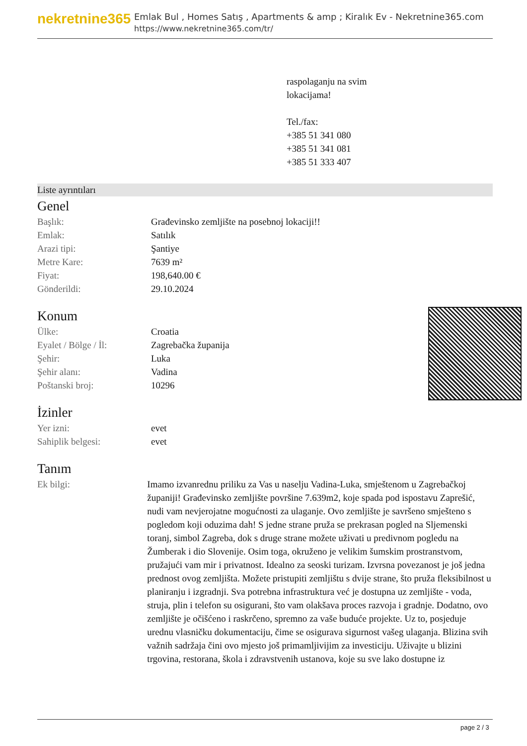nekretnine365
Emlak Bul , Homes Satış , Apartments & amp ; Kiralık Ev - Nekretnine365.com
https://www.nekretnine365.com/tr/
raspolaganju na svim
lokacijama!
Tel./fax:
+385 51 341 080
+385 51 341 081
+385 51 333 407
Liste ayrıntıları
Genel
| Başlık: | Građevinsko zemljište na posebnoj lokaciji!! |
| Emlak: | Satılık |
| Arazi tipi: | Şantiye |
| Metre Kare: | 7639 m² |
| Fiyat: | 198,640.00 € |
| Gönderildi: | 29.10.2024 |
Konum
| Ülke: | Croatia |
| Eyalet / Bölge / İl: | Zagrebačka županija |
| Şehir: | Luka |
| Şehir alanı: | Vadina |
| Poštanski broj: | 10296 |
İzinler
| Yer izni: | evet |
| Sahiplik belgesi: | evet |
Tanım
| Ek bilgi: | Imamo izvanrednu priliku za Vas u naselju Vadina-Luka, smještenom u Zagrebačkoj županiji! Građevinsko zemljište površine 7.639m2, koje spada pod ispostavu Zaprešić, nudi vam nevjerojatne mogućnosti za ulaganje. Ovo zemljište je savršeno smješteno s pogledom koji oduzima dah! S jedne strane pruža se prekrasan pogled na Sljemenski toranj, simbol Zagreba, dok s druge strane možete uživati u predivnom pogledu na Žumberak i dio Slovenije. Osim toga, okruženo je velikim šumskim prostranstvom, pružajući vam mir i privatnost. Idealno za seoski turizam. Izvrsna povezanost je još jedna prednost ovog zemljišta. Možete pristupiti zemljištu s dvije strane, što pruža fleksibilnost u planiranju i izgradnji. Sva potrebna infrastruktura već je dostupna uz zemljište - voda, struja, plin i telefon su osigurani, što vam olakšava proces razvoja i gradnje. Dodatno, ovo zemljište je očišćeno i raskrčeno, spremno za vaše buduće projekte. Uz to, posjeduje urednu vlasničku dokumentaciju, čime se osigurava sigurnost vašeg ulaganja. Blizina svih važnih sadržaja čini ovo mjesto još primamljivijim za investiciju. Uživajte u blizini trgovina, restorana, škola i zdravstvenih ustanova, koje su sve lako dostupne iz |
page 2 / 3